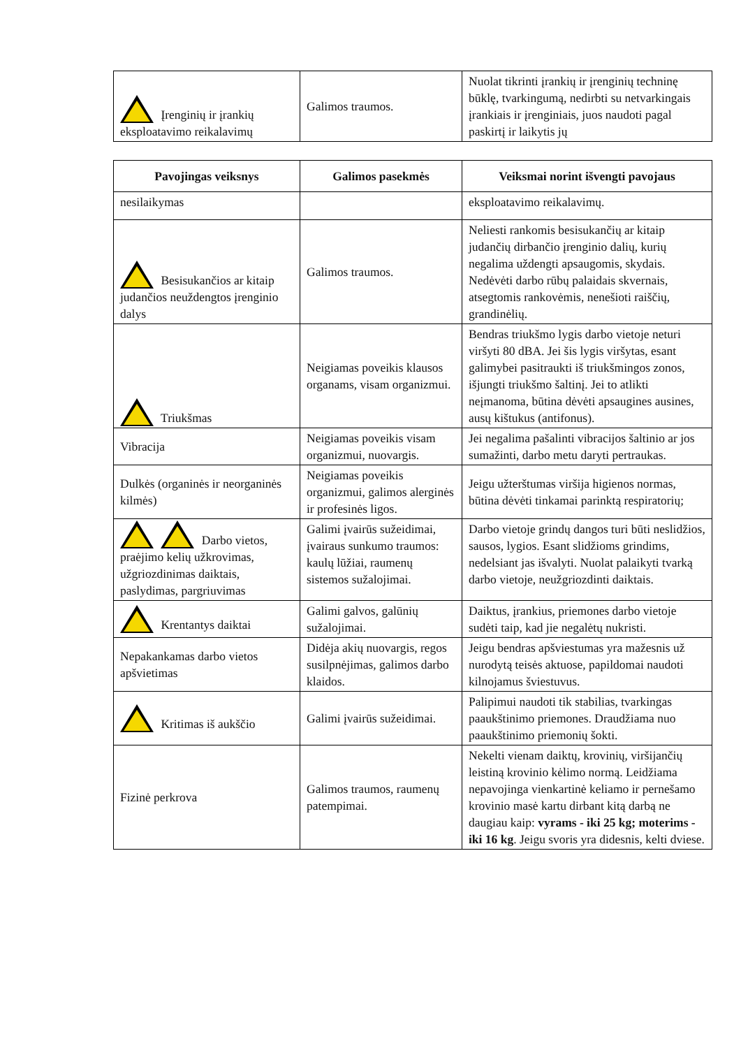| Įrenginių ir įrankių eksploatavimo reikalavimų | Galimos traumos. | Nuolat tikrinti įrankių ir įrenginių techninę būklę, tvarkingumą, nedirbti su netvarkingais įrankiais ir įrenginiais, juos naudoti pagal paskirtį ir laikytis jų |
| Pavojingas veiksnys | Galimos pasekmės | Veiksmai norint išvengti pavojaus |
| --- | --- | --- |
| nesilaikymas | | eksploatavimo reikalavimų. |
| Besisukančios ar kitaip judančios neuždengtos įrenginio dalys | Galimos traumos. | Neliesti rankomis besisukančių ar kitaip judančių dirbančio įrenginio dalių, kurių negalima uždengti apsaugomis, skydais. Nedėvėti darbo rūbų palaidais skvernais, atsegtomis rankovėmis, nenešioti raiščių, grandinėlių. |
| Triukšmas | Neigiamas poveikis klausos organams, visam organizmui. | Bendras triukšmo lygis darbo vietoje neturi viršyti 80 dBA. Jei šis lygis viršytas, esant galimybei pasitraukti iš triukšmingos zonos, išjungti triukšmo šaltinį. Jei to atlikti neįmanoma, būtina dėvėti apsaugines ausines, ausų kištukus (antifonus). |
| Vibracija | Neigiamas poveikis visam organizmui, nuovargis. | Jei negalima pašalinti vibracijos šaltinio ar jos sumažinti, darbo metu daryti pertraukas. |
| Dulkės (organinės ir neorganinės kilmės) | Neigiamas poveikis organizmui, galimos alerginės ir profesinės ligos. | Jeigu užterštumas viršija higienos normas, būtina dėvėti tinkamai parinktą respiratorių; |
| Darbo vietos, praėjimo kelių užkrovimas, užgriozdinimas daiktais, paslydimas, pargriuvimas | Galimi įvairūs sužeidimai, įvairaus sunkumo traumos: kaulų lūžiai, raumenų sistemos sužalojimai. | Darbo vietoje grindų dangos turi būti neslidžios, sausos, lygios. Esant slidžioms grindims, nedelsiant jas išvalyti. Nuolat palaikyti tvarką darbo vietoje, neužgriozdinti daiktais. |
| Krentantys daiktai | Galimi galvos, galūnių sužalojimai. | Daiktus, įrankius, priemones darbo vietoje sudėti taip, kad jie negalėtų nukristi. |
| Nepakankamas darbo vietos apšvietimas | Didėja akių nuovargis, regos susilpnėjimas, galimos darbo klaidos. | Jeigu bendras apšviestumas yra mažesnis už nurodytą teisės aktuose, papildomai naudoti kilnojamus šviestuvus. |
| Kritimas iš aukščio | Galimi įvairūs sužeidimai. | Palipimui naudoti tik stabilias, tvarkingas paaukštinimo priemones. Draudžiama nuo paaukštinimo priemonių šokti. |
| Fizinė perkrova | Galimos traumos, raumenų patempimai. | Nekelti vienam daiktų, krovinių, viršijančių leistiną krovinio kėlimo normą. Leidžiama nepavojinga vienkartinė keliamo ir pernešamo krovinio masė kartu dirbant kitą darbą ne daugiau kaip: vyrams - iki 25 kg; moterims - iki 16 kg . Jeigu svoris yra didesnis, kelti dviese. |